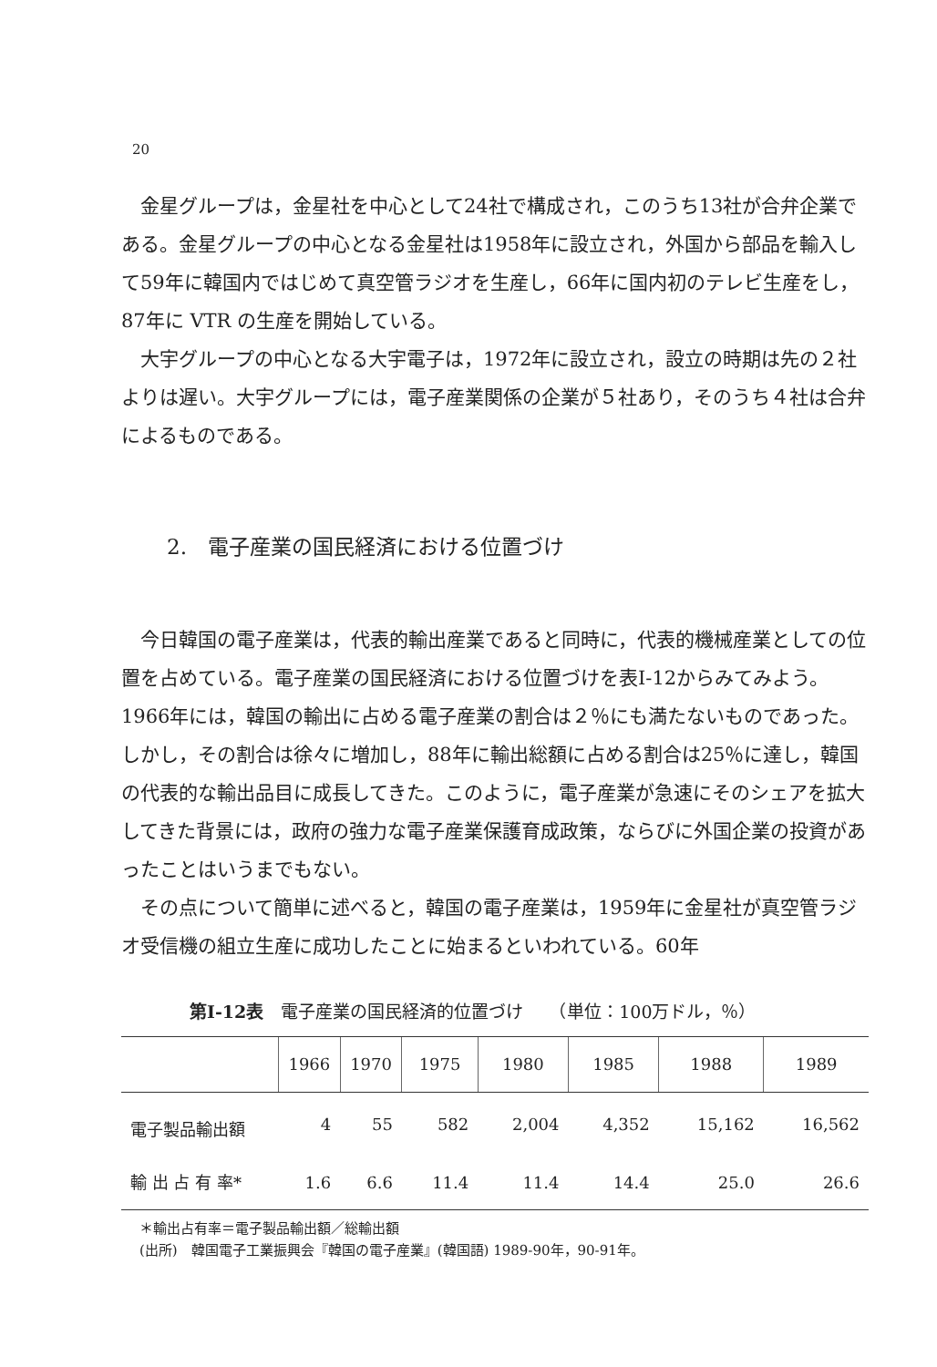20
金星グループは，金星社を中心として24社で構成され，このうち13社が合弁企業である。金星グループの中心となる金星社は1958年に設立され，外国から部品を輸入して59年に韓国内ではじめて真空管ラジオを生産し，66年に国内初のテレビ生産をし，87年に VTR の生産を開始している。
大宇グループの中心となる大宇電子は，1972年に設立され，設立の時期は先の２社よりは遅い。大宇グループには，電子産業関係の企業が５社あり，そのうち４社は合弁によるものである。
2.　電子産業の国民経済における位置づけ
今日韓国の電子産業は，代表的輸出産業であると同時に，代表的機械産業としての位置を占めている。電子産業の国民経済における位置づけを表I-12からみてみよう。1966年には，韓国の輸出に占める電子産業の割合は２％にも満たないものであった。しかし，その割合は徐々に増加し，88年に輸出総額に占める割合は25％に達し，韓国の代表的な輸出品目に成長してきた。このように，電子産業が急速にそのシェアを拡大してきた背景には，政府の強力な電子産業保護育成政策，ならびに外国企業の投資があったことはいうまでもない。
その点について簡単に述べると，韓国の電子産業は，1959年に金星社が真空管ラジオ受信機の組立生産に成功したことに始まるといわれている。60年
第I-12表　電子産業の国民経済的位置づけ　　（単位：100万ドル，％）
| | 1966 | 1970 | 1975 | 1980 | 1985 | 1988 | 1989 |
| --- | --- | --- | --- | --- | --- | --- | --- |
| 電子製品輸出額 | 4 | 55 | 582 | 2,004 | 4,352 | 15,162 | 16,562 |
| 輸 出 占 有 率* | 1.6 | 6.6 | 11.4 | 11.4 | 14.4 | 25.0 | 26.6 |
＊輸出占有率＝電子製品輸出額／総輸出額
(出所)　韓国電子工業振興会『韓国の電子産業』(韓国語) 1989-90年，90-91年。